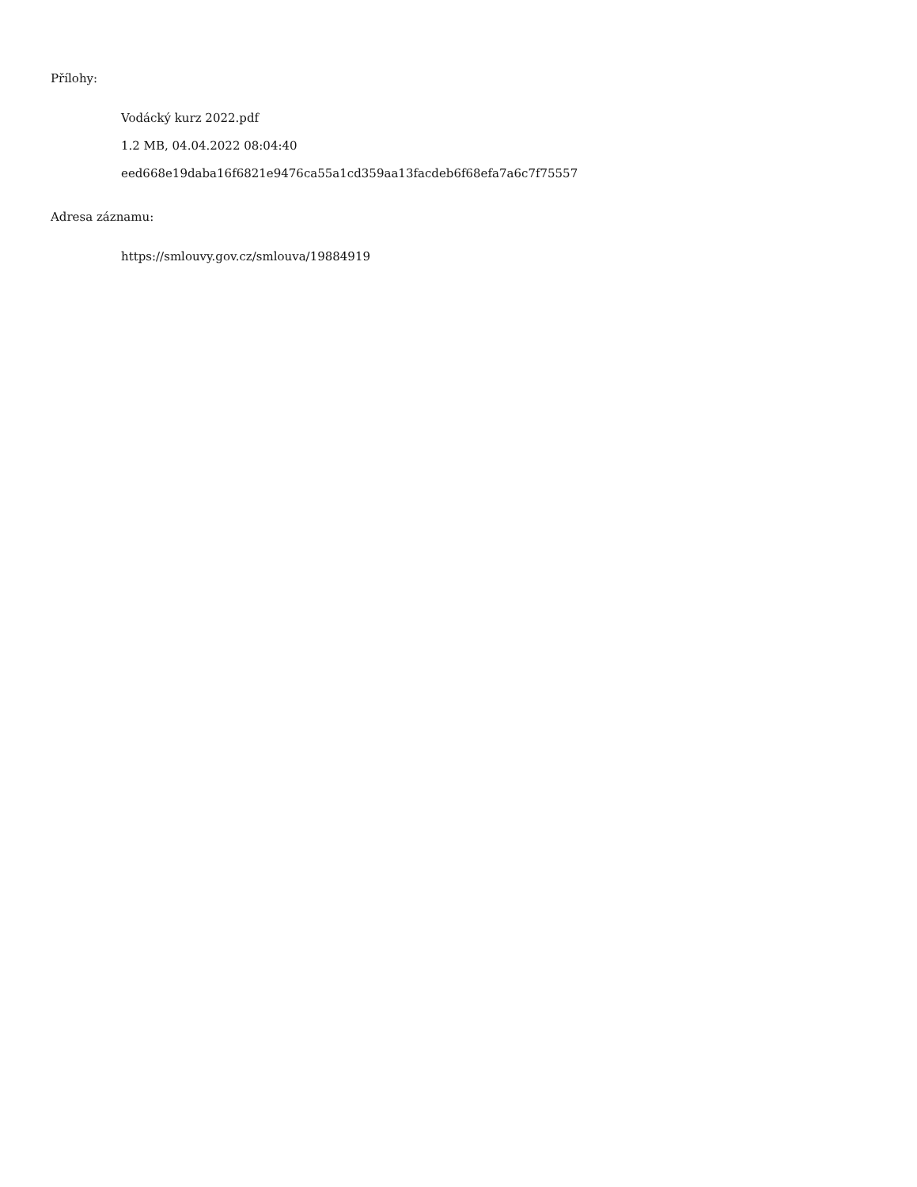Přílohy:
Vodácký kurz 2022.pdf
1.2 MB, 04.04.2022 08:04:40
eed668e19daba16f6821e9476ca55a1cd359aa13facdeb6f68efa7a6c7f75557
Adresa záznamu:
https://smlouvy.gov.cz/smlouva/19884919